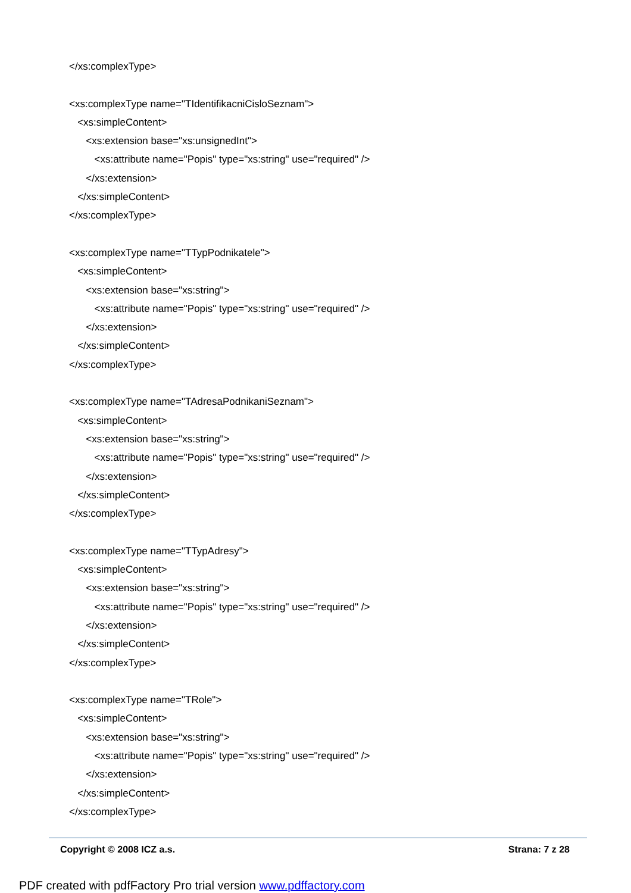</xs:complexType>
<xs:complexType name="TIdentifikacniCisloSeznam">
<xs:simpleContent>
<xs:extension base="xs:unsignedInt">
<xs:attribute name="Popis" type="xs:string" use="required" />
</xs:extension>
</xs:simpleContent>
</xs:complexType>
<xs:complexType name="TTypPodnikatele">
<xs:simpleContent>
<xs:extension base="xs:string">
<xs:attribute name="Popis" type="xs:string" use="required" />
</xs:extension>
</xs:simpleContent>
</xs:complexType>
<xs:complexType name="TAdresaPodnikaniSeznam">
<xs:simpleContent>
<xs:extension base="xs:string">
<xs:attribute name="Popis" type="xs:string" use="required" />
</xs:extension>
</xs:simpleContent>
</xs:complexType>
<xs:complexType name="TTypAdresy">
<xs:simpleContent>
<xs:extension base="xs:string">
<xs:attribute name="Popis" type="xs:string" use="required" />
</xs:extension>
</xs:simpleContent>
</xs:complexType>
<xs:complexType name="TRole">
<xs:simpleContent>
<xs:extension base="xs:string">
<xs:attribute name="Popis" type="xs:string" use="required" />
</xs:extension>
</xs:simpleContent>
</xs:complexType>
Copyright © 2008 ICZ a.s. Strana: 7 z 28
PDF created with pdfFactory Pro trial version www.pdffactory.com